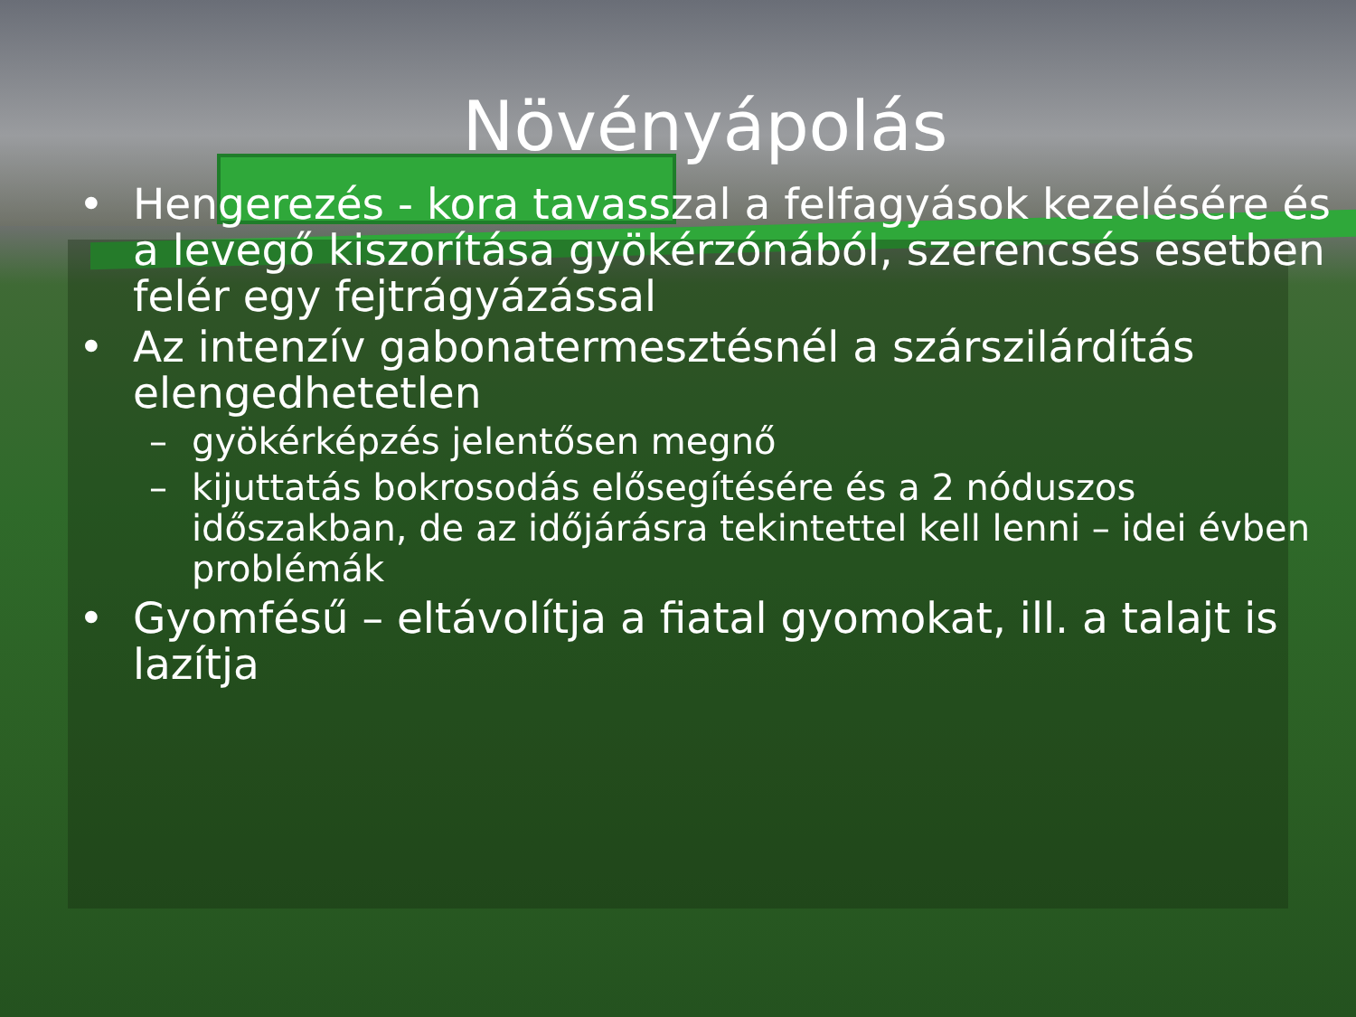Növényápolás
• Hengerezés - kora tavasszal a felfagyások kezelésére és a levegő kiszorítása gyökérzónából, szerencsés esetben felér egy fejtrágyázással
• Az intenzív gabonatermesztésnél a szárszilárdítás elengedhetetlen
– gyökérképzés jelentősen megnő
– kijuttatás bokrosodás elősegítésére és a 2 nóduszos időszakban, de az időjárásra tekintettel kell lenni – idei évben problémák
• Gyomfésű – eltávolítja a fiatal gyomokat, ill. a talajt is lazítja